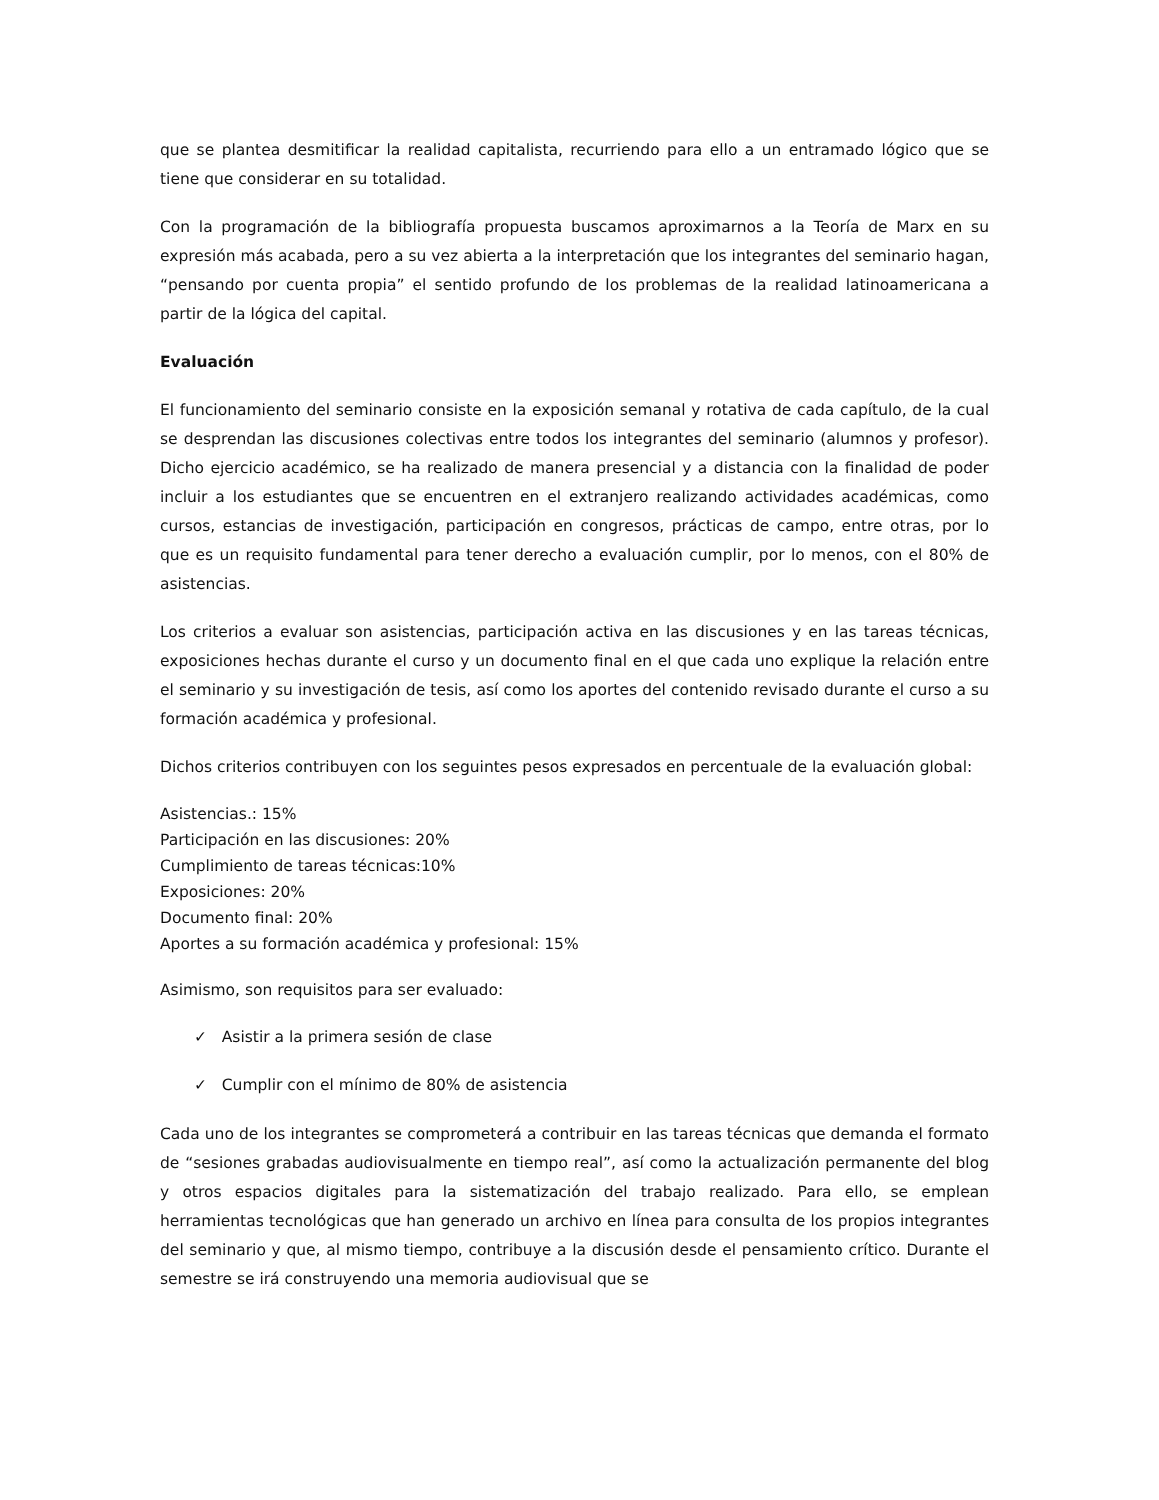que se plantea desmitificar la realidad capitalista, recurriendo para ello a un entramado lógico que se tiene que considerar en su totalidad.
Con la programación de la bibliografía propuesta buscamos aproximarnos a la Teoría de Marx en su expresión más acabada, pero a su vez abierta a la interpretación que los integrantes del seminario hagan, “pensando por cuenta propia” el sentido profundo de los problemas de la realidad latinoamericana a partir de la lógica del capital.
Evaluación
El funcionamiento del seminario consiste en la exposición semanal y rotativa de cada capítulo, de la cual se desprendan las discusiones colectivas entre todos los integrantes del seminario (alumnos y profesor). Dicho ejercicio académico, se ha realizado de manera presencial y a distancia con la finalidad de poder incluir a los estudiantes que se encuentren en el extranjero realizando actividades académicas, como cursos, estancias de investigación, participación en congresos, prácticas de campo, entre otras, por lo que es un requisito fundamental para tener derecho a evaluación cumplir, por lo menos, con el 80% de asistencias.
Los criterios a evaluar son asistencias, participación activa en las discusiones y en las tareas técnicas, exposiciones hechas durante el curso y un documento final en el que cada uno explique la relación entre el seminario y su investigación de tesis, así como los aportes del contenido revisado durante el curso a su formación académica y profesional.
Dichos criterios contribuyen con los seguintes pesos expresados en percentuale de la evaluación global:
Asistencias.: 15%
Participación en las discusiones: 20%
Cumplimiento de tareas técnicas:10%
Exposiciones: 20%
Documento final: 20%
Aportes a su formación académica y profesional: 15%
Asimismo, son requisitos para ser evaluado:
✓ Asistir a la primera sesión de clase
✓ Cumplir con el mínimo de 80% de asistencia
Cada uno de los integrantes se comprometerá a contribuir en las tareas técnicas que demanda el formato de “sesiones grabadas audiovisualmente en tiempo real”, así como la actualización permanente del blog y otros espacios digitales para la sistematización del trabajo realizado. Para ello, se emplean herramientas tecnológicas que han generado un archivo en línea para consulta de los propios integrantes del seminario y que, al mismo tiempo, contribuye a la discusión desde el pensamiento crítico. Durante el semestre se irá construyendo una memoria audiovisual que se